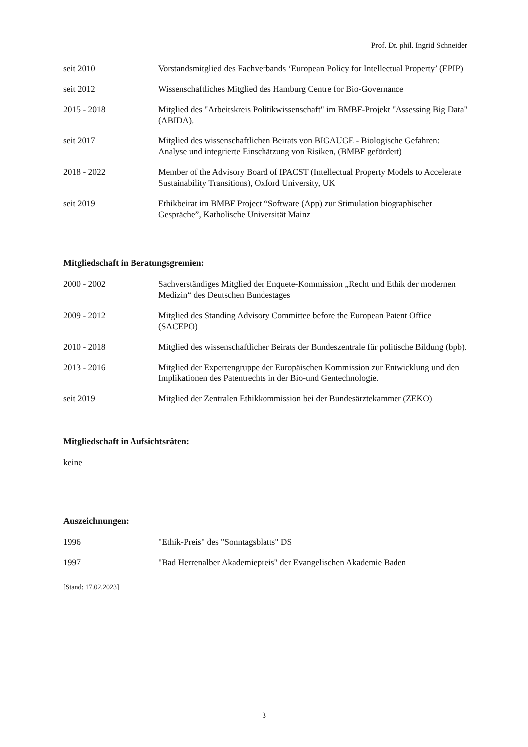Prof. Dr. phil. Ingrid Schneider
seit 2010 Vorstandsmitglied des Fachverbands ‘European Policy for Intellectual Property’ (EPIP)
seit 2012 Wissenschaftliches Mitglied des Hamburg Centre for Bio-Governance
2015 - 2018 Mitglied des "Arbeitskreis Politikwissenschaft" im BMBF-Projekt "Assessing Big Data" (ABIDA).
seit 2017 Mitglied des wissenschaftlichen Beirats von BIGAUGE - Biologische Gefahren: Analyse und integrierte Einschätzung von Risiken, (BMBF gefördert)
2018 - 2022 Member of the Advisory Board of IPACST (Intellectual Property Models to Accelerate Sustainability Transitions), Oxford University, UK
seit 2019 Ethikbeirat im BMBF Project “Software (App) zur Stimulation biographischer Gespräche”, Katholische Universität Mainz
Mitgliedschaft in Beratungsgremien:
2000 - 2002 Sachverständiges Mitglied der Enquete-Kommission „Recht und Ethik der modernen Medizin“ des Deutschen Bundestages
2009 - 2012 Mitglied des Standing Advisory Committee before the European Patent Office (SACEPO)
2010 - 2018 Mitglied des wissenschaftlicher Beirats der Bundeszentrale für politische Bildung (bpb).
2013 - 2016 Mitglied der Expertengruppe der Europäischen Kommission zur Entwicklung und den Implikationen des Patentrechts in der Bio-und Gentechnologie.
seit 2019 Mitglied der Zentralen Ethikkommission bei der Bundesärztekammer (ZEKO)
Mitgliedschaft in Aufsichtsräten:
keine
Auszeichnungen:
1996 "Ethik-Preis" des "Sonntagsblatts" DS
1997 "Bad Herrenalber Akademiepreis" der Evangelischen Akademie Baden
[Stand: 17.02.2023]
3